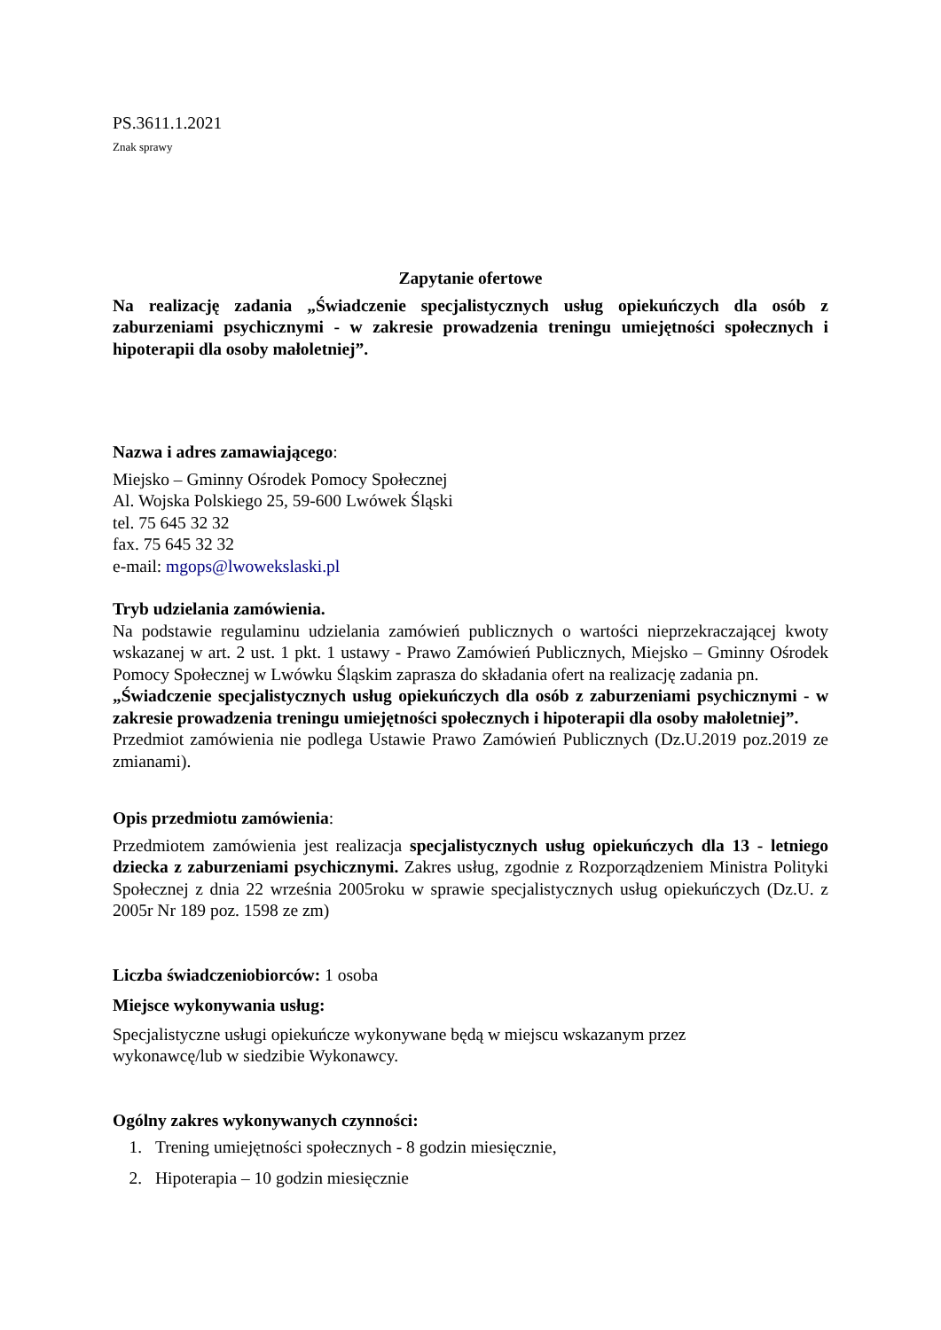PS.3611.1.2021
Znak sprawy
Zapytanie ofertowe
Na realizację zadania „Świadczenie specjalistycznych usług opiekuńczych dla osób z zaburzeniami psychicznymi - w zakresie prowadzenia treningu umiejętności społecznych i hipoterapii dla osoby małoletniej”.
Nazwa i adres zamawiającego:
Miejsko – Gminny Ośrodek Pomocy Społecznej
Al. Wojska Polskiego 25, 59-600 Lwówek Śląski
tel. 75 645 32 32
fax. 75 645 32 32
e-mail: mgops@lwowekslaski.pl
Tryb udzielania zamówienia.
Na podstawie regulaminu udzielania zamówień publicznych o wartości nieprzekraczającej kwoty wskazanej w art. 2 ust. 1 pkt. 1 ustawy - Prawo Zamówień Publicznych, Miejsko – Gminny Ośrodek Pomocy Społecznej w Lwówku Śląskim zaprasza do składania ofert na realizację zadania pn.
„Świadczenie specjalistycznych usług opiekuńczych dla osób z zaburzeniami psychicznymi - w zakresie prowadzenia treningu umiejętności społecznych i hipoterapii dla osoby małoletniej”.
Przedmiot zamówienia nie podlega Ustawie Prawo Zamówień Publicznych (Dz.U.2019 poz.2019 ze zmianami).
Opis przedmiotu zamówienia:
Przedmiotem zamówienia jest realizacja specjalistycznych usług opiekuńczych dla 13 - letniego dziecka z zaburzeniami psychicznymi. Zakres usług, zgodnie z Rozporządzeniem Ministra Polityki Społecznej z dnia 22 września 2005roku w sprawie specjalistycznych usług opiekuńczych (Dz.U. z 2005r Nr 189 poz. 1598 ze zm)
Liczba świadczeniobiorców: 1 osoba
Miejsce wykonywania usług:
Specjalistyczne usługi opiekuńcze wykonywane będą w miejscu wskazanym przez
wykonawcę/lub w siedzibie Wykonawcy.
Ogólny zakres wykonywanych czynności:
1. Trening umiejętności społecznych - 8 godzin miesięcznie,
2. Hipoterapia – 10 godzin miesięcznie